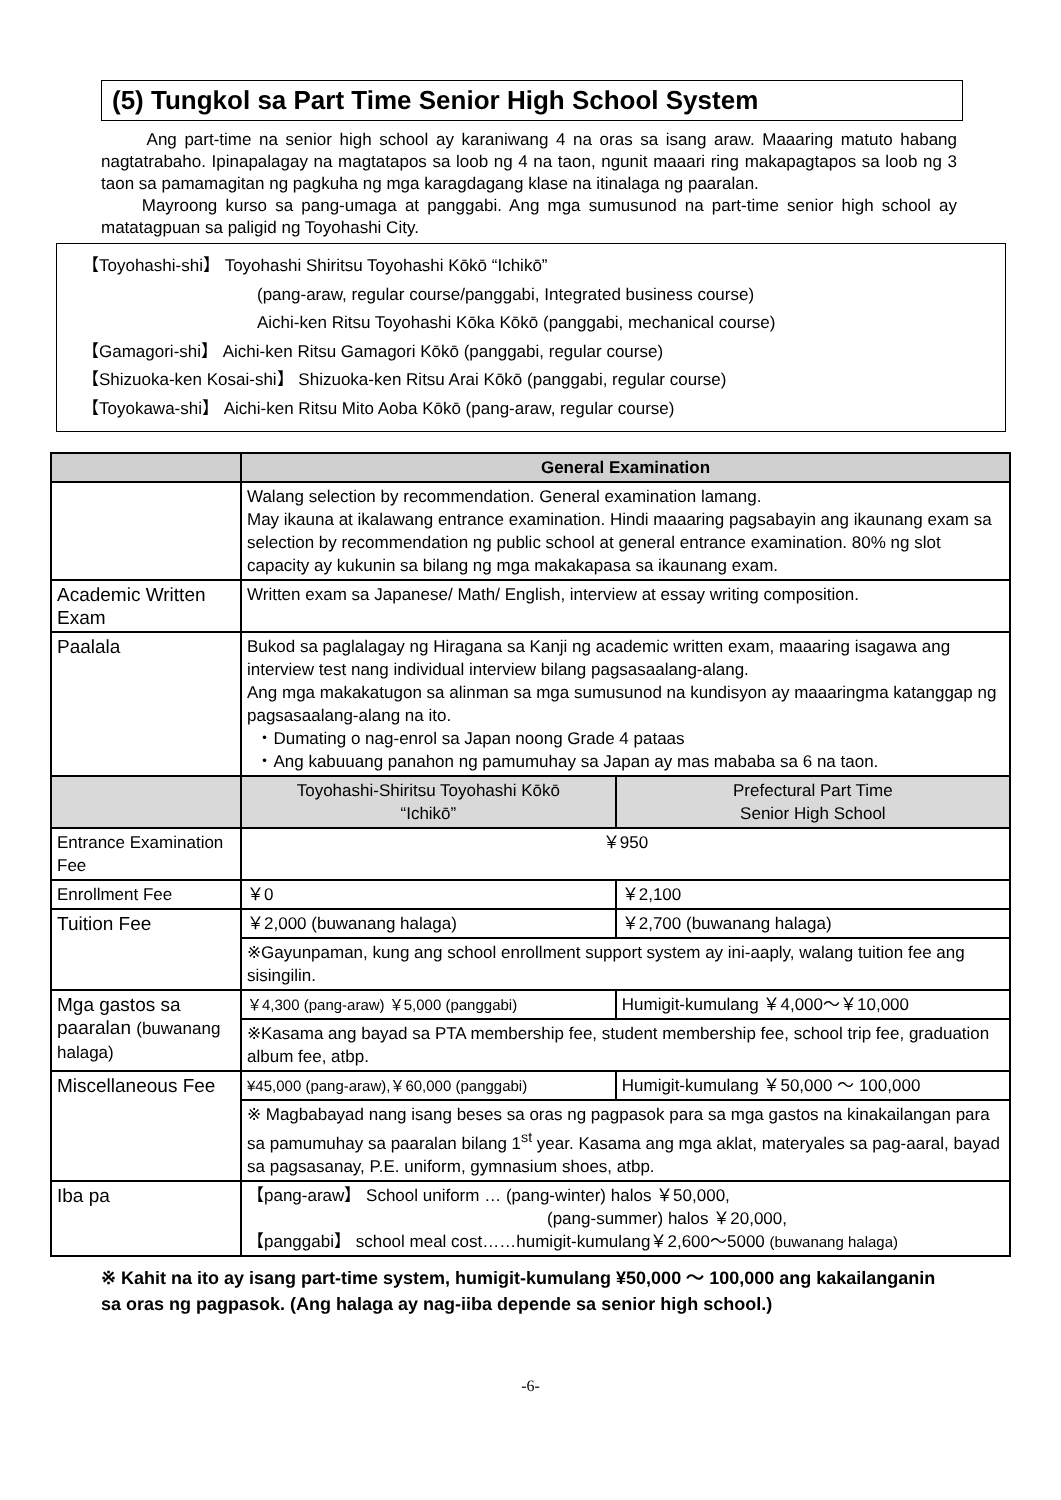(5) Tungkol sa Part Time Senior High School System
Ang part-time na senior high school ay karaniwang 4 na oras sa isang araw. Maaaring matuto habang nagtatrabaho. Ipinapalagay na magtatapos sa loob ng 4 na taon, ngunit maaari ring makapagtapos sa loob ng 3 taon sa pamamagitan ng pagkuha ng mga karagdagang klase na itinalaga ng paaralan.
Mayroong kurso sa pang-umaga at panggabi. Ang mga sumusunod na part-time senior high school ay matatagpuan sa paligid ng Toyohashi City.
【Toyohashi-shi】 Toyohashi Shiritsu Toyohashi Kōkō “Ichikō”
(pang-araw, regular course/panggabi, Integrated business course)
Aichi-ken Ritsu Toyohashi Kōka Kōkō (panggabi, mechanical course)
【Gamagori-shi】 Aichi-ken Ritsu Gamagori Kōkō (panggabi, regular course)
【Shizuoka-ken Kosai-shi】 Shizuoka-ken Ritsu Arai Kōkō (panggabi, regular course)
【Toyokawa-shi】 Aichi-ken Ritsu Mito Aoba Kōkō (pang-araw, regular course)
| | General Examination | |
| --- | --- | --- |
| | Walang selection by recommendation. General examination lamang. May ikauna at ikalawang entrance examination. Hindi maaaring pagsabayin ang ikaunang exam sa selection by recommendation ng public school at general entrance examination. 80% ng slot capacity ay kukunin sa bilang ng mga makakapasa sa ikaunang exam. | |
| Academic Written Exam | Written exam sa Japanese/ Math/ English, interview at essay writing composition. | |
| Paalala | Bukod sa paglalagay ng Hiragana sa Kanji ng academic written exam, maaaring isagawa ang interview test nang individual interview bilang pagsasaalang-alang. Ang mga makakatugon sa alinman sa mga sumusunod na kundisyon ay maaaringma katanggap ng pagsasaalang-alang na ito. ・Dumating o nag-enrol sa Japan noong Grade 4 pataas ・Ang kabuuang panahon ng pamumuhay sa Japan ay mas mababa sa 6 na taon. | |
| | Toyohashi-Shiritsu Toyohashi Kōkō “Ichikō” | Prefectural Part Time Senior High School |
| Entrance Examination Fee | ￥950 | |
| Enrollment Fee | ￥0 | ￥2,100 |
| Tuition Fee | ￥2,000 (buwanang halaga) | ￥2,700 (buwanang halaga) |
| | ※Gayunpaman, kung ang school enrollment support system ay ini-aaply, walang tuition fee ang sisingilin. | |
| Mga gastos sa paaralan (buwanang halaga) | ￥4,300 (pang-araw) ￥5,000 (panggabi) | Humigit-kumulang ￥4,000～￥10,000 |
| | ※Kasama ang bayad sa PTA membership fee, student membership fee, school trip fee, graduation album fee, atbp. | |
| Miscellaneous Fee | ¥45,000 (pang-araw),￥60,000 (panggabi) | Humigit-kumulang ￥50,000 ～ 100,000 |
| | ※ Magbabayad nang isang beses sa oras ng pagpasok para sa mga gastos na kinakailangan para sa pamumuhay sa paaralan bilang 1<sup>st</sup> year. Kasama ang mga aklat, materyales sa pag-aaral, bayad sa pagsasanay, P.E. uniform, gymnasium shoes, atbp. | |
| Iba pa | 【pang-araw】 School uniform … (pang-winter) halos ￥50,000, (pang-summer) halos ￥20,000, 【panggabi】 school meal cost……humigit-kumulang￥2,600～5000 (buwanang halaga) | |
※ Kahit na ito ay isang part-time system, humigit-kumulang ¥50,000 ～ 100,000 ang kakailanganin sa oras ng pagpasok. (Ang halaga ay nag-iiba depende sa senior high school.)
-6-